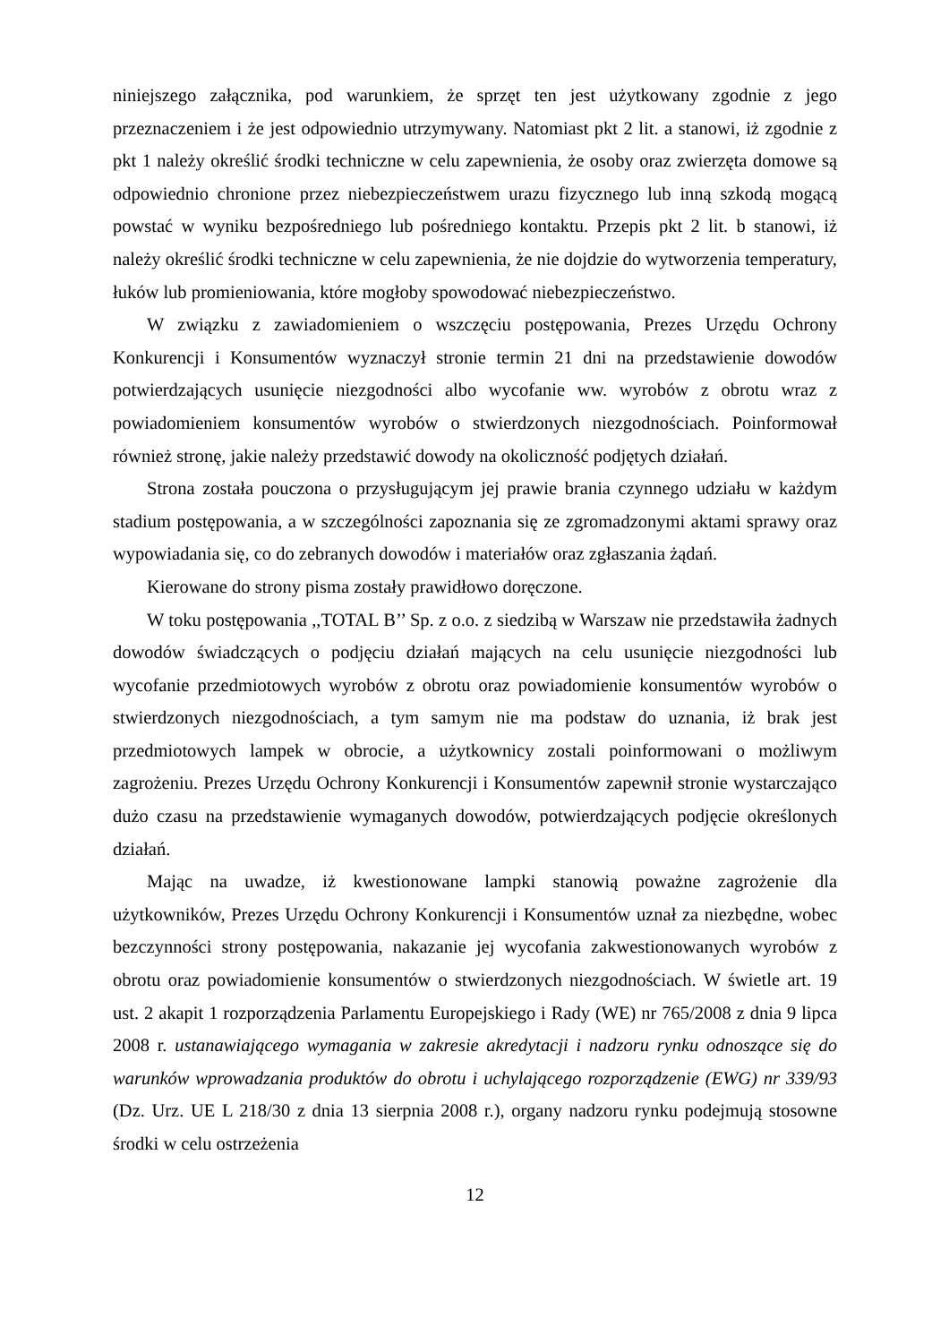niniejszego załącznika, pod warunkiem, że sprzęt ten jest użytkowany zgodnie z jego przeznaczeniem i że jest odpowiednio utrzymywany. Natomiast pkt 2 lit. a stanowi, iż zgodnie z pkt 1 należy określić środki techniczne w celu zapewnienia, że osoby oraz zwierzęta domowe są odpowiednio chronione przez niebezpieczeństwem urazu fizycznego lub inną szkodą mogącą powstać w wyniku bezpośredniego lub pośredniego kontaktu. Przepis pkt 2 lit. b stanowi, iż należy określić środki techniczne w celu zapewnienia, że nie dojdzie do wytworzenia temperatury, łuków lub promieniowania, które mogłoby spowodować niebezpieczeństwo.
W związku z zawiadomieniem o wszczęciu postępowania, Prezes Urzędu Ochrony Konkurencji i Konsumentów wyznaczył stronie termin 21 dni na przedstawienie dowodów potwierdzających usunięcie niezgodności albo wycofanie ww. wyrobów z obrotu wraz z powiadomieniem konsumentów wyrobów o stwierdzonych niezgodnościach. Poinformował również stronę, jakie należy przedstawić dowody na okoliczność podjętych działań.
Strona została pouczona o przysługującym jej prawie brania czynnego udziału w każdym stadium postępowania, a w szczególności zapoznania się ze zgromadzonymi aktami sprawy oraz wypowiadania się, co do zebranych dowodów i materiałów oraz zgłaszania żądań.
Kierowane do strony pisma zostały prawidłowo doręczone.
W toku postępowania ,,TOTAL B’’ Sp. z o.o. z siedzibą w Warszaw nie przedstawiła żadnych dowodów świadczących o podjęciu działań mających na celu usunięcie niezgodności lub wycofanie przedmiotowych wyrobów z obrotu oraz powiadomienie konsumentów wyrobów o stwierdzonych niezgodnościach, a tym samym nie ma podstaw do uznania, iż brak jest przedmiotowych lampek w obrocie, a użytkownicy zostali poinformowani o możliwym zagrożeniu. Prezes Urzędu Ochrony Konkurencji i Konsumentów zapewnił stronie wystarczająco dużo czasu na przedstawienie wymaganych dowodów, potwierdzających podjęcie określonych działań.
Mając na uwadze, iż kwestionowane lampki stanowią poważne zagrożenie dla użytkowników, Prezes Urzędu Ochrony Konkurencji i Konsumentów uznał za niezbędne, wobec bezczynności strony postępowania, nakazanie jej wycofania zakwestionowanych wyrobów z obrotu oraz powiadomienie konsumentów o stwierdzonych niezgodnościach. W świetle art. 19 ust. 2 akapit 1 rozporządzenia Parlamentu Europejskiego i Rady (WE) nr 765/2008 z dnia 9 lipca 2008 r. ustanawiającego wymagania w zakresie akredytacji i nadzoru rynku odnoszące się do warunków wprowadzania produktów do obrotu i uchylającego rozporządzenie (EWG) nr 339/93 (Dz. Urz. UE L 218/30 z dnia 13 sierpnia 2008 r.), organy nadzoru rynku podejmują stosowne środki w celu ostrzeżenia
12